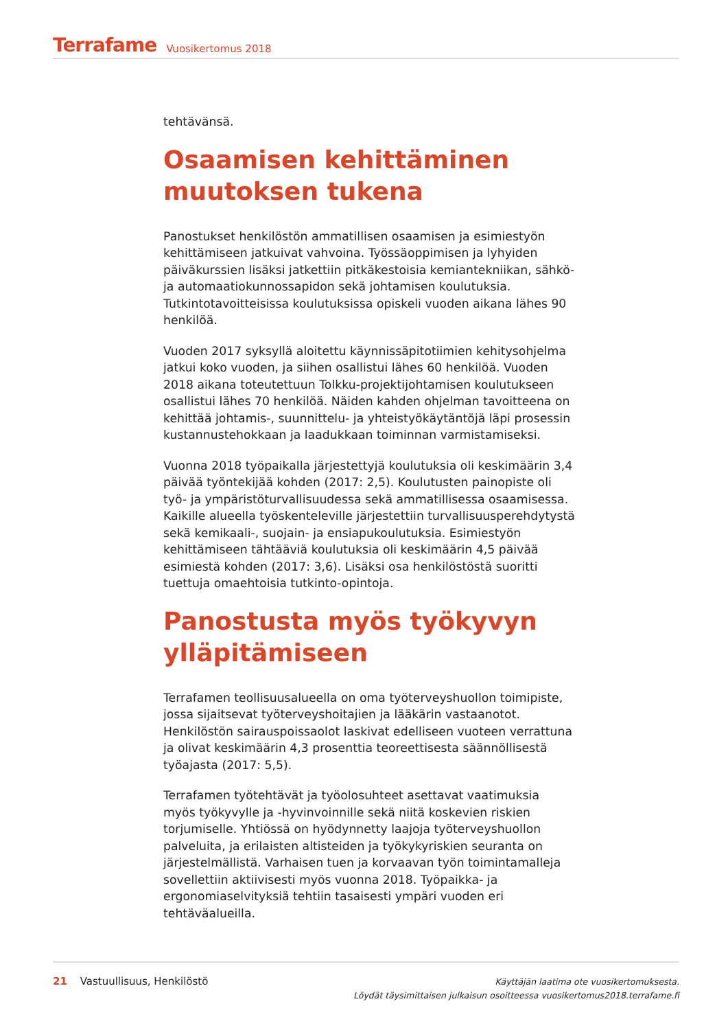Terrafame Vuosikertomus 2018
tehtävänsä.
Osaamisen kehittäminen muutoksen tukena
Panostukset henkilöstön ammatillisen osaamisen ja esimiestyön kehittämiseen jatkuivat vahvoina. Työssäoppimisen ja lyhyiden päiväkurssien lisäksi jatkettiin pitkäkestoisia kemiantekniikan, sähkö- ja automaatiokunnossapidon sekä johtamisen koulutuksia. Tutkintotavoitteisissa koulutuksissa opiskeli vuoden aikana lähes 90 henkilöä.
Vuoden 2017 syksyllä aloitettu käynnissäpitotiimien kehitysohjelma jatkui koko vuoden, ja siihen osallistui lähes 60 henkilöä. Vuoden 2018 aikana toteutettuun Tolkku-projektijohtamisen koulutukseen osallistui lähes 70 henkilöä. Näiden kahden ohjelman tavoitteena on kehittää johtamis-, suunnittelu- ja yhteistyökäytäntöjä läpi prosessin kustannustehokkaan ja laadukkaan toiminnan varmistamiseksi.
Vuonna 2018 työpaikalla järjestettyjä koulutuksia oli keskimäärin 3,4 päivää työntekijää kohden (2017: 2,5). Koulutusten painopiste oli työ- ja ympäristöturvallisuudessa sekä ammatillisessa osaamisessa. Kaikille alueella työskenteleville järjestettiin turvallisuusperehdytystä sekä kemikaali-, suojain- ja ensiapukoulutuksia. Esimiestyön kehittämiseen tähtääviä koulutuksia oli keskimäärin 4,5 päivää esimiestä kohden (2017: 3,6). Lisäksi osa henkilöstöstä suoritti tuettuja omaehtoisia tutkinto-opintoja.
Panostusta myös työkyvyn ylläpitämiseen
Terrafamen teollisuusalueella on oma työterveyshuollon toimipiste, jossa sijaitsevat työterveyshoitajien ja lääkärin vastaanotot. Henkilöstön sairauspoissaolot laskivat edelliseen vuoteen verrattuna ja olivat keskimäärin 4,3 prosenttia teoreettisesta säännöllisestä työajasta (2017: 5,5).
Terrafamen työtehtävät ja työolosuhteet asettavat vaatimuksia myös työkyvylle ja -hyvinvoinnille sekä niitä koskevien riskien torjumiselle. Yhtiössä on hyödynnetty laajoja työterveyshuollon palveluita, ja erilaisten altisteiden ja työkykyriskien seuranta on järjestelmällistä. Varhaisen tuen ja korvaavan työn toimintamalleja sovellettiin aktiivisesti myös vuonna 2018. Työpaikka- ja ergonomiaselvityksiä tehtiin tasaisesti ympäri vuoden eri tehtäväalueilla.
21 Vastuullisuus, Henkilöstö
Käyttäjän laatima ote vuosikertomuksesta.
Löydät täysimittaisen julkaisun osoitteessa vuosikertomus2018.terrafame.fi